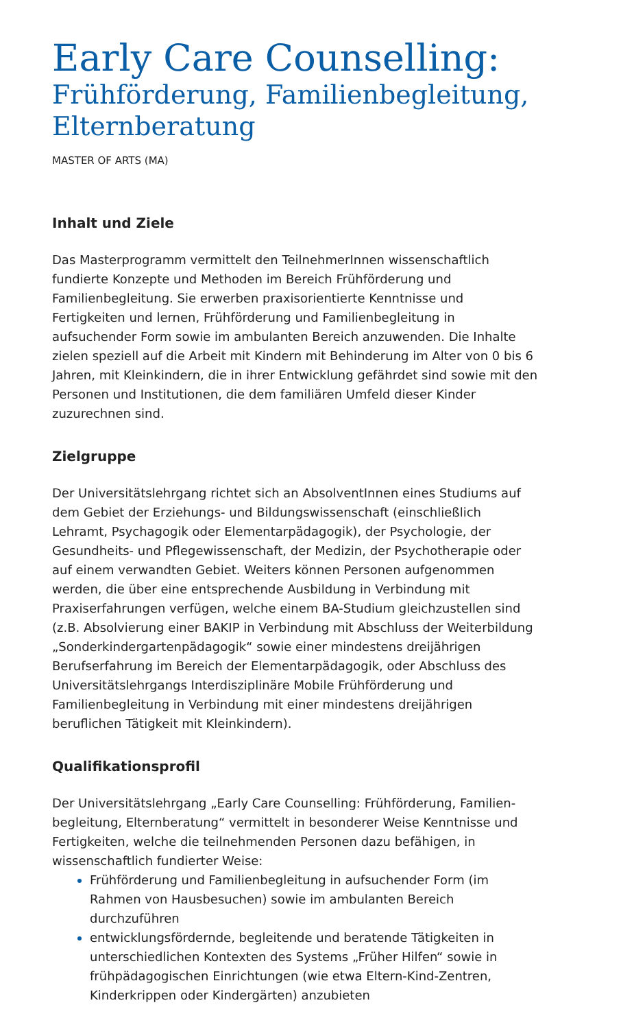Early Care Counselling:
Frühförderung, Familienbegleitung, Elternberatung
MASTER OF ARTS (MA)
Inhalt und Ziele
Das Masterprogramm vermittelt den TeilnehmerInnen wissenschaftlich fundierte Konzepte und Methoden im Bereich Frühförderung und Familienbegleitung. Sie erwerben praxisorientierte Kenntnisse und Fertigkeiten und lernen, Frühförderung und Familienbegleitung in aufsuchender Form sowie im ambulanten Bereich anzuwenden. Die Inhalte zielen speziell auf die Arbeit mit Kindern mit Behinderung im Alter von 0 bis 6 Jahren, mit Kleinkindern, die in ihrer Entwicklung gefährdet sind sowie mit den Personen und Institutionen, die dem familiären Umfeld dieser Kinder zuzurechnen sind.
Zielgruppe
Der Universitätslehrgang richtet sich an AbsolventInnen eines Studiums auf dem Gebiet der Erziehungs- und Bildungswissenschaft (einschließlich Lehramt, Psychagogik oder Elementarpädagogik), der Psychologie, der Gesundheits- und Pflegewissenschaft, der Medizin, der Psychotherapie oder auf einem verwandten Gebiet. Weiters können Personen aufgenommen werden, die über eine entsprechende Ausbildung in Verbindung mit Praxiserfahrungen verfügen, welche einem BA-Studium gleichzustellen sind (z.B. Absolvierung einer BAKIP in Verbindung mit Abschluss der Weiterbildung „Sonderkindergartenpädagogik“ sowie einer mindestens dreijährigen Berufserfahrung im Bereich der Elementarpädagogik, oder Abschluss des Universitätslehrgangs Interdisziplinäre Mobile Frühförderung und Familienbegleitung in Verbindung mit einer mindestens dreijährigen beruflichen Tätigkeit mit Kleinkindern).
Qualifikationsprofil
Der Universitätslehrgang „Early Care Counselling: Frühförderung, Familien-begleitung, Elternberatung“ vermittelt in besonderer Weise Kenntnisse und Fertigkeiten, welche die teilnehmenden Personen dazu befähigen, in wissenschaftlich fundierter Weise:
Frühförderung und Familienbegleitung in aufsuchender Form (im Rahmen von Hausbesuchen) sowie im ambulanten Bereich durchzuführen
entwicklungsfördernde, begleitende und beratende Tätigkeiten in unterschiedlichen Kontexten des Systems „Früher Hilfen“ sowie in frühpädagogischen Einrichtungen (wie etwa Eltern-Kind-Zentren, Kinderkrippen oder Kindergärten) anzubieten